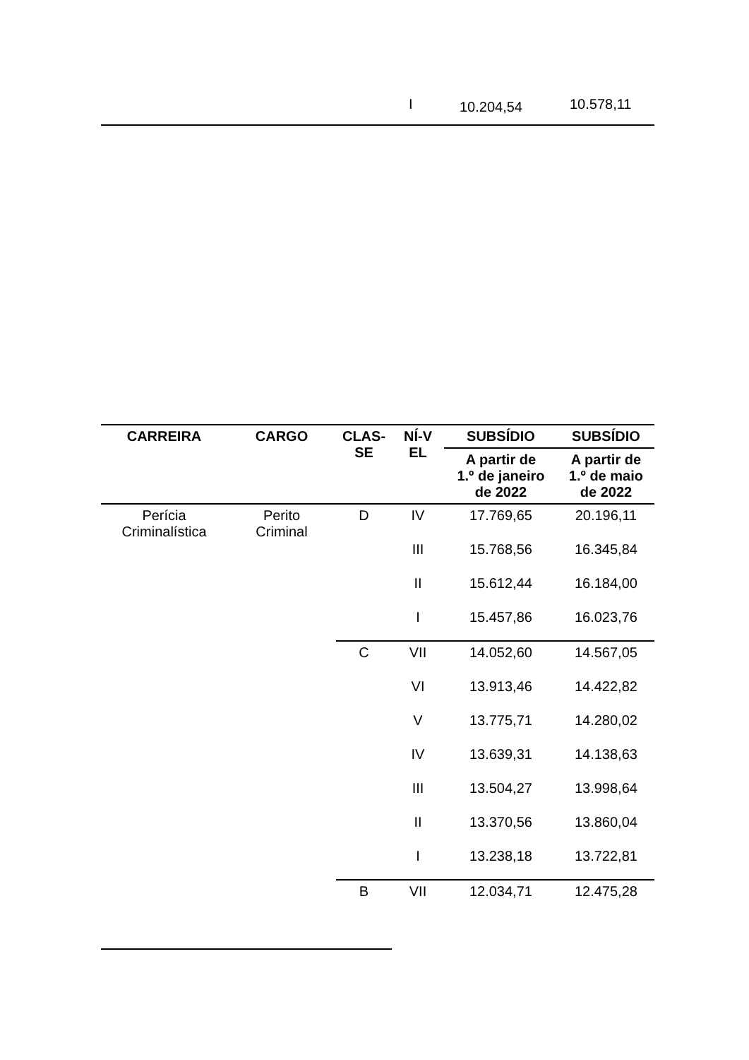I 10.204,54 10.578,11
| CARREIRA | CARGO | CLAS- SE | NÍ-V EL | SUBSÍDIO | SUBSÍDIO |
| --- | --- | --- | --- | --- | --- |
| | | | | A partir de 1.º de janeiro de 2022 | A partir de 1.º de maio de 2022 |
| Perícia Criminalística | Perito Criminal | D | IV | 17.769,65 | 20.196,11 |
| | | | III | 15.768,56 | 16.345,84 |
| | | | II | 15.612,44 | 16.184,00 |
| | | | I | 15.457,86 | 16.023,76 |
| | | C | VII | 14.052,60 | 14.567,05 |
| | | | VI | 13.913,46 | 14.422,82 |
| | | | V | 13.775,71 | 14.280,02 |
| | | | IV | 13.639,31 | 14.138,63 |
| | | | III | 13.504,27 | 13.998,64 |
| | | | II | 13.370,56 | 13.860,04 |
| | | | I | 13.238,18 | 13.722,81 |
| | | B | VII | 12.034,71 | 12.475,28 |